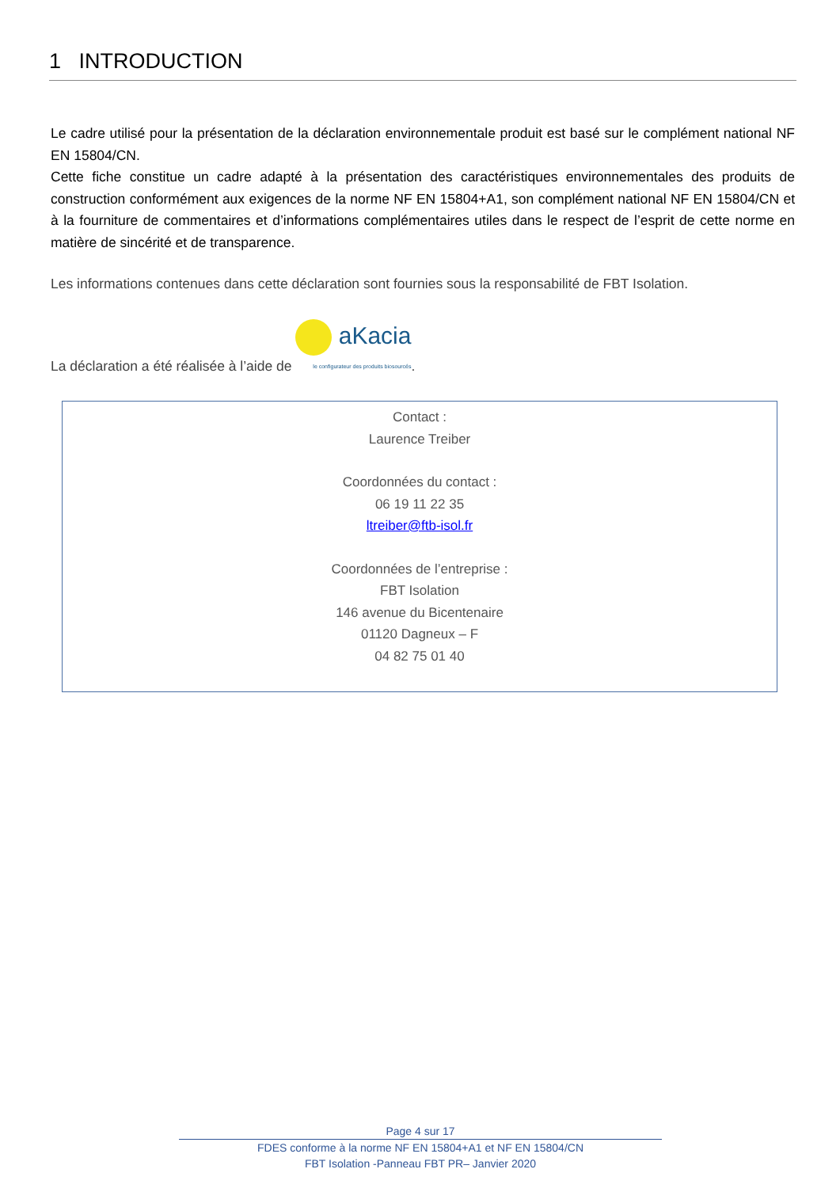1 INTRODUCTION
Le cadre utilisé pour la présentation de la déclaration environnementale produit est basé sur le complément national NF EN 15804/CN.
Cette fiche constitue un cadre adapté à la présentation des caractéristiques environnementales des produits de construction conformément aux exigences de la norme NF EN 15804+A1, son complément national NF EN 15804/CN et à la fourniture de commentaires et d’informations complémentaires utiles dans le respect de l’esprit de cette norme en matière de sincérité et de transparence.
Les informations contenues dans cette déclaration sont fournies sous la responsabilité de FBT Isolation.
La déclaration a été réalisée à l’aide de aKacia
le configurateur des produits biosourcés.
Contact :
Laurence Treiber
Coordonnées du contact :
06 19 11 22 35
ltreiber@ftb-isol.fr
Coordonnées de l’entreprise :
FBT Isolation
146 avenue du Bicentenaire
01120 Dagneux – F
04 82 75 01 40
Page 4 sur 17
FDES conforme à la norme NF EN 15804+A1 et NF EN 15804/CN
FBT Isolation -Panneau FBT PR– Janvier 2020